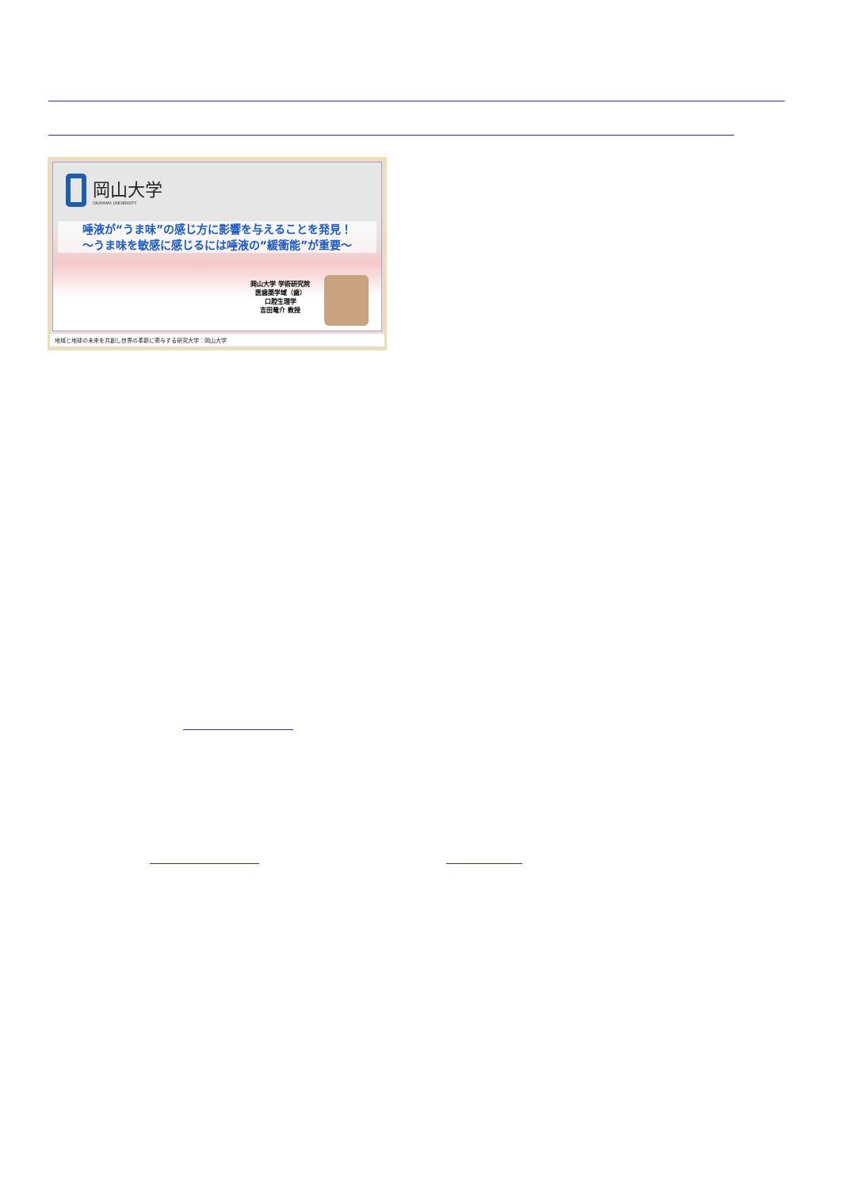岡山大学
OKAYAMA UNIVERSITY
唾液が“うま味”の感じ方に影響を与えることを発見！
〜うま味を敏感に感じるには唾液の“緩衝能”が重要〜
岡山大学 学術研究院
医歯薬学域（歯）
口腔生理学
吉田竜介 教授
地域と地球の未来を共創し世界の革新に寄与する研究大学：岡山大学